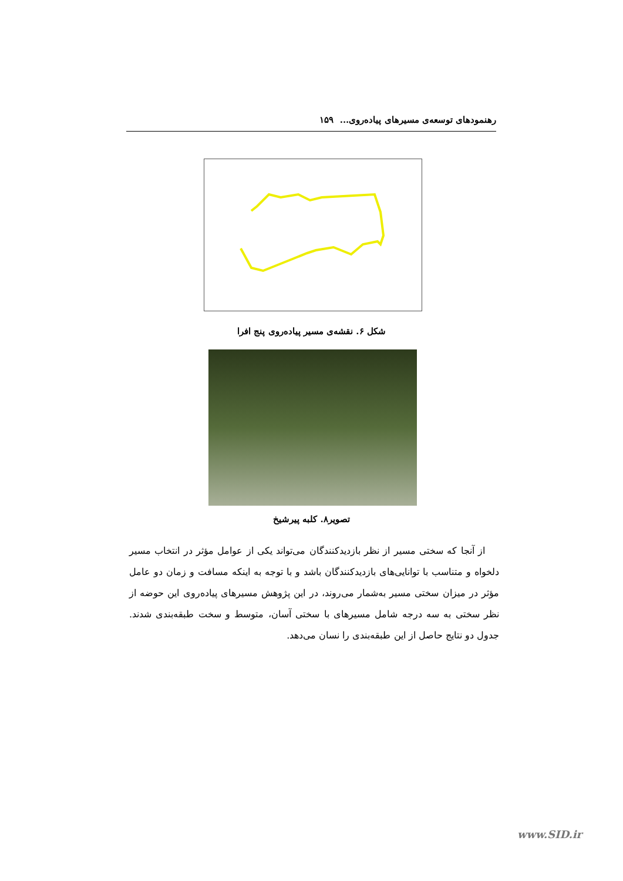رهنمودهای توسعه‌ی مسیرهای پیاده‌روی... ۱۵۹
شکل ۶. نقشه‌ی مسیر پیاده‌روی پنج افرا
تصویر۸. کلبه پیرشیخ
از آنجا که سختی مسیر از نظر بازدیدکنندگان می‌تواند یکی از عوامل مؤثر در انتخاب مسیر دلخواه و متناسب با توانایی‌های بازدیدکنندگان باشد و با توجه به اینکه مسافت و زمان دو عامل مؤثر در میزان سختی مسیر به‌شمار می‌روند، در این پژوهش مسیرهای پیاده‌روی این حوضه از نظر سختی به سه درجه شامل مسیرهای با سختی آسان، متوسط و سخت طبقه‌بندی شدند. جدول دو نتایج حاصل از این طبقه‌بندی را نسان می‌دهد.
www.SID.ir